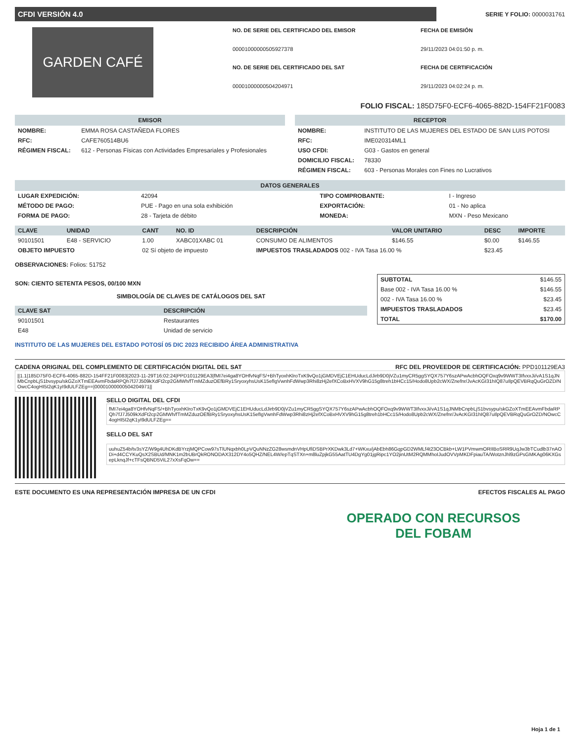CFDI VERSIÓN 4.0
SERIE Y FOLIO: 0000031761
GARDEN CAFÉ
NO. DE SERIE DEL CERTIFICADO DEL EMISOR FECHA DE EMISIÓN 00001000000505927378 29/11/2023 04:01:50 p. m. NO. DE SERIE DEL CERTIFICADO DEL SAT FECHA DE CERTIFICACIÓN 00001000000504204971 29/11/2023 04:02:24 p. m.
FOLIO FISCAL: 185D75F0-ECF6-4065-882D-154FF21F0083
EMISOR
| NOMBRE: | EMMA ROSA CASTAÑEDA FLORES |
| RFC: | CAFE760514BU6 |
| RÉGIMEN FISCAL: | 612 - Personas Físicas con Actividades Empresariales y Profesionales |
RECEPTOR
| NOMBRE: | INSTITUTO DE LAS MUJERES DEL ESTADO DE SAN LUIS POTOSI |
| RFC: | IME020314ML1 |
| USO CFDI: | G03 - Gastos en general |
| DOMICILIO FISCAL: | 78330 |
| RÉGIMEN FISCAL: | 603 - Personas Morales con Fines no Lucrativos |
DATOS GENERALES
| LUGAR EXPEDICIÓN: | 42094 | TIPO COMPROBANTE: | I - Ingreso |
| MÉTODO DE PAGO: | PUE - Pago en una sola exhibición | EXPORTACIÓN: | 01 - No aplica |
| FORMA DE PAGO: | 28 - Tarjeta de débito | MONEDA: | MXN - Peso Mexicano |
| CLAVE | UNIDAD | CANT | NO. ID | DESCRIPCIÓN | VALOR UNITARIO | DESC | IMPORTE |
| --- | --- | --- | --- | --- | --- | --- | --- |
| 90101501 | E48 - SERVICIO | 1.00 | XABC01XABC 01 | CONSUMO DE ALIMENTOS | $146.55 | $0.00 | $146.55 |
| OBJETO IMPUESTO | | 02 Sí objeto de impuesto | | IMPUESTOS TRASLADADOS 002 - IVA Tasa 16.00 % | | $23.45 | |
OBSERVACIONES: Folios: 51752
SON: CIENTO SETENTA PESOS, 00/100 MXN
SIMBOLOGÍA DE CLAVES DE CATÁLOGOS DEL SAT
| CLAVE SAT | DESCRIPCIÓN |
| --- | --- |
| 90101501 | Restaurantes |
| E48 | Unidad de servicio |
INSTITUTO DE LAS MUJERES DEL ESTADO POTOSÍ 05 DIC 2023 RECIBIDO ÁREA ADMINISTRATIVA
| SUBTOTAL | $146.55 |
| Base 002 - IVA Tasa 16.00 % | $146.55 |
| 002 - IVA Tasa 16.00 % | $23.45 |
| IMPUESTOS TRASLADADOS | $23.45 |
| TOTAL | $170.00 |
CADENA ORIGINAL DEL COMPLEMENTO DE CERTIFICACIÓN DIGITAL DEL SAT RFC DEL PROVEEDOR DE CERTIFICACIÓN: PPD101129EA3
||1.1|185D75F0-ECF6-4065-882D-154FF21F0083|2023-11-29T16:02:24|PPD101129EA3|fMI7ei4ga8YOHfvNqFS/+BhTyoxhKlroTxK9vQo1jGMDVEjC1EHUducLdJirb9D0jVZu1myCR5ggSYQX757Y6szAPwAcbhOQFOxq9v9WWT3IfvxxJi/vA1S1qJNMbCnpbLjS1bvsypu/skGZoXTmEEAvmFbdaRPQh7fJ7J509kXdFt2cp2GMWh/fTmMZduzOEfBRy1SryoxyhsUsK15efIgVwnhFdWwp3Rhi8zHj2efXCoBxHVXV9hG15g8treh1bHCc15/Hodo8Upb2cWX/Znefnr/JvAcKGI31hIQ87uIlpQEVBRqQuGrOZD/NOwcC4ogHI5I2qK1yI9dULFZEg==|00001000000504204971||
SELLO DIGITAL DEL CFDI
fMI7ei4ga8YOHfvNqFS/+BhTyoxhKlroTxK9vQo1jGMDVEjC1EHUducLdJirb9D0jVZu1myCR5ggSYQX757Y6szAPwAcbhOQFOxq9v9WWT3IfvxxJi/vA1S1qJNMbCnpbLjS1bvsypu/skGZoXTmEEAvmFbdaRPQh7fJ7J509kXdFt2cp2GMWh/fTmMZduzOEfBRy1SryoxyhsUsK15efIgVwnhFdWwp3Rhi8zHj2efXCoBxHVXV9hG15g8treh1bHCc15/Hodo8Upb2cWX/Znefnr/JvAcKGI31hIQ87uIlpQEVBRqQuGrOZD/NOwcC4ogHI5I2qK1yI9dULFZEg==
SELLO DEL SAT
uuhuZ54b/tv3sYZ/W9g4UhDKdBYrzjMQPCow97sTlUNqxbh0LpVQuNNzZG28wsmdnVHpUfiDSBPrXKDwk3Ld7+WKxu/jAbEbh86GqpGD2WMLf4t23OCBkb+LW1PVmwmORIIBoSRR9UqJw3bTCudlb37nAODi+d4CCYKuQsX2SBUd/MNK1m2bUBrQkRONODAX312DY4o5QHZ/NEL4W/epTqSTXn+m8luZpjkG55AatTU4DgYg01jgRipc1YO2jinUtM2RQMMhoIJudOVVpMKDFpiauTA/WotznJhl9zGPsGMKAg06KXGsepLknqJf+cTFsQBND5ViL27xXsFqOw==
ESTE DOCUMENTO ES UNA REPRESENTACIÓN IMPRESA DE UN CFDI EFECTOS FISCALES AL PAGO
OPERADO CON RECURSOS
DEL FOBAM
Hoja 1 de 1